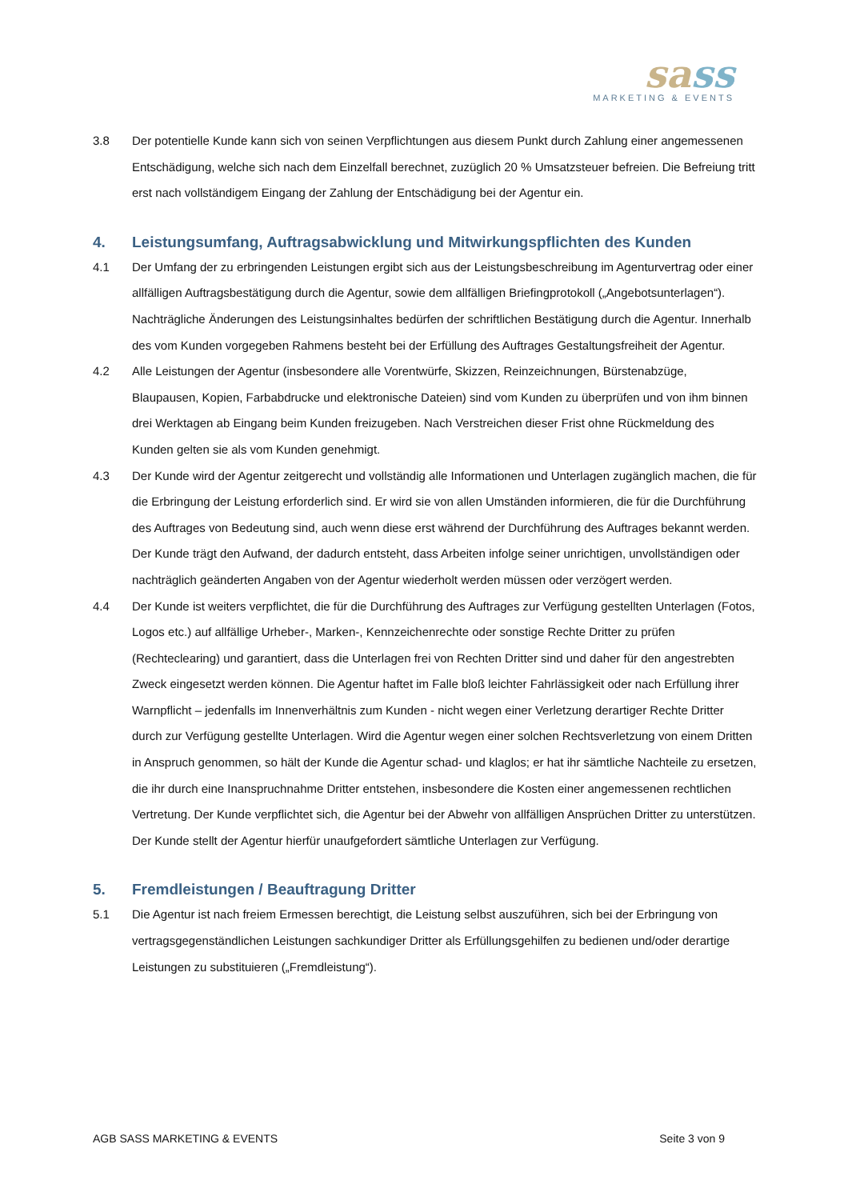sass
MARKETING & EVENTS
3.8 Der potentielle Kunde kann sich von seinen Verpflichtungen aus diesem Punkt durch Zahlung einer angemessenen Entschädigung, welche sich nach dem Einzelfall berechnet, zuzüglich 20 % Umsatzsteuer befreien. Die Befreiung tritt erst nach vollständigem Eingang der Zahlung der Entschädigung bei der Agentur ein.
4. Leistungsumfang, Auftragsabwicklung und Mitwirkungspflichten des Kunden
4.1 Der Umfang der zu erbringenden Leistungen ergibt sich aus der Leistungsbeschreibung im Agenturvertrag oder einer allfälligen Auftragsbestätigung durch die Agentur, sowie dem allfälligen Briefingprotokoll („Angebotsunterlagen“). Nachträgliche Änderungen des Leistungsinhaltes bedürfen der schriftlichen Bestätigung durch die Agentur. Innerhalb des vom Kunden vorgegeben Rahmens besteht bei der Erfüllung des Auftrages Gestaltungsfreiheit der Agentur.
4.2 Alle Leistungen der Agentur (insbesondere alle Vorentwürfe, Skizzen, Reinzeichnungen, Bürstenabzüge, Blaupausen, Kopien, Farbabdrucke und elektronische Dateien) sind vom Kunden zu überprüfen und von ihm binnen drei Werktagen ab Eingang beim Kunden freizugeben. Nach Verstreichen dieser Frist ohne Rückmeldung des Kunden gelten sie als vom Kunden genehmigt.
4.3 Der Kunde wird der Agentur zeitgerecht und vollständig alle Informationen und Unterlagen zugänglich machen, die für die Erbringung der Leistung erforderlich sind. Er wird sie von allen Umständen informieren, die für die Durchführung des Auftrages von Bedeutung sind, auch wenn diese erst während der Durchführung des Auftrages bekannt werden. Der Kunde trägt den Aufwand, der dadurch entsteht, dass Arbeiten infolge seiner unrichtigen, unvollständigen oder nachträglich geänderten Angaben von der Agentur wiederholt werden müssen oder verzögert werden.
4.4 Der Kunde ist weiters verpflichtet, die für die Durchführung des Auftrages zur Verfügung gestellten Unterlagen (Fotos, Logos etc.) auf allfällige Urheber-, Marken-, Kennzeichenrechte oder sonstige Rechte Dritter zu prüfen (Rechteclearing) und garantiert, dass die Unterlagen frei von Rechten Dritter sind und daher für den angestrebten Zweck eingesetzt werden können. Die Agentur haftet im Falle bloß leichter Fahrlässigkeit oder nach Erfüllung ihrer Warnpflicht – jedenfalls im Innenverhältnis zum Kunden - nicht wegen einer Verletzung derartiger Rechte Dritter durch zur Verfügung gestellte Unterlagen. Wird die Agentur wegen einer solchen Rechtsverletzung von einem Dritten in Anspruch genommen, so hält der Kunde die Agentur schad- und klaglos; er hat ihr sämtliche Nachteile zu ersetzen, die ihr durch eine Inanspruchnahme Dritter entstehen, insbesondere die Kosten einer angemessenen rechtlichen Vertretung. Der Kunde verpflichtet sich, die Agentur bei der Abwehr von allfälligen Ansprüchen Dritter zu unterstützen. Der Kunde stellt der Agentur hierfür unaufgefordert sämtliche Unterlagen zur Verfügung.
5. Fremdleistungen / Beauftragung Dritter
5.1 Die Agentur ist nach freiem Ermessen berechtigt, die Leistung selbst auszuführen, sich bei der Erbringung von vertragsgegenständlichen Leistungen sachkundiger Dritter als Erfüllungsgehilfen zu bedienen und/oder derartige Leistungen zu substituieren („Fremdleistung“).
AGB SASS MARKETING & EVENTS Seite 3 von 9